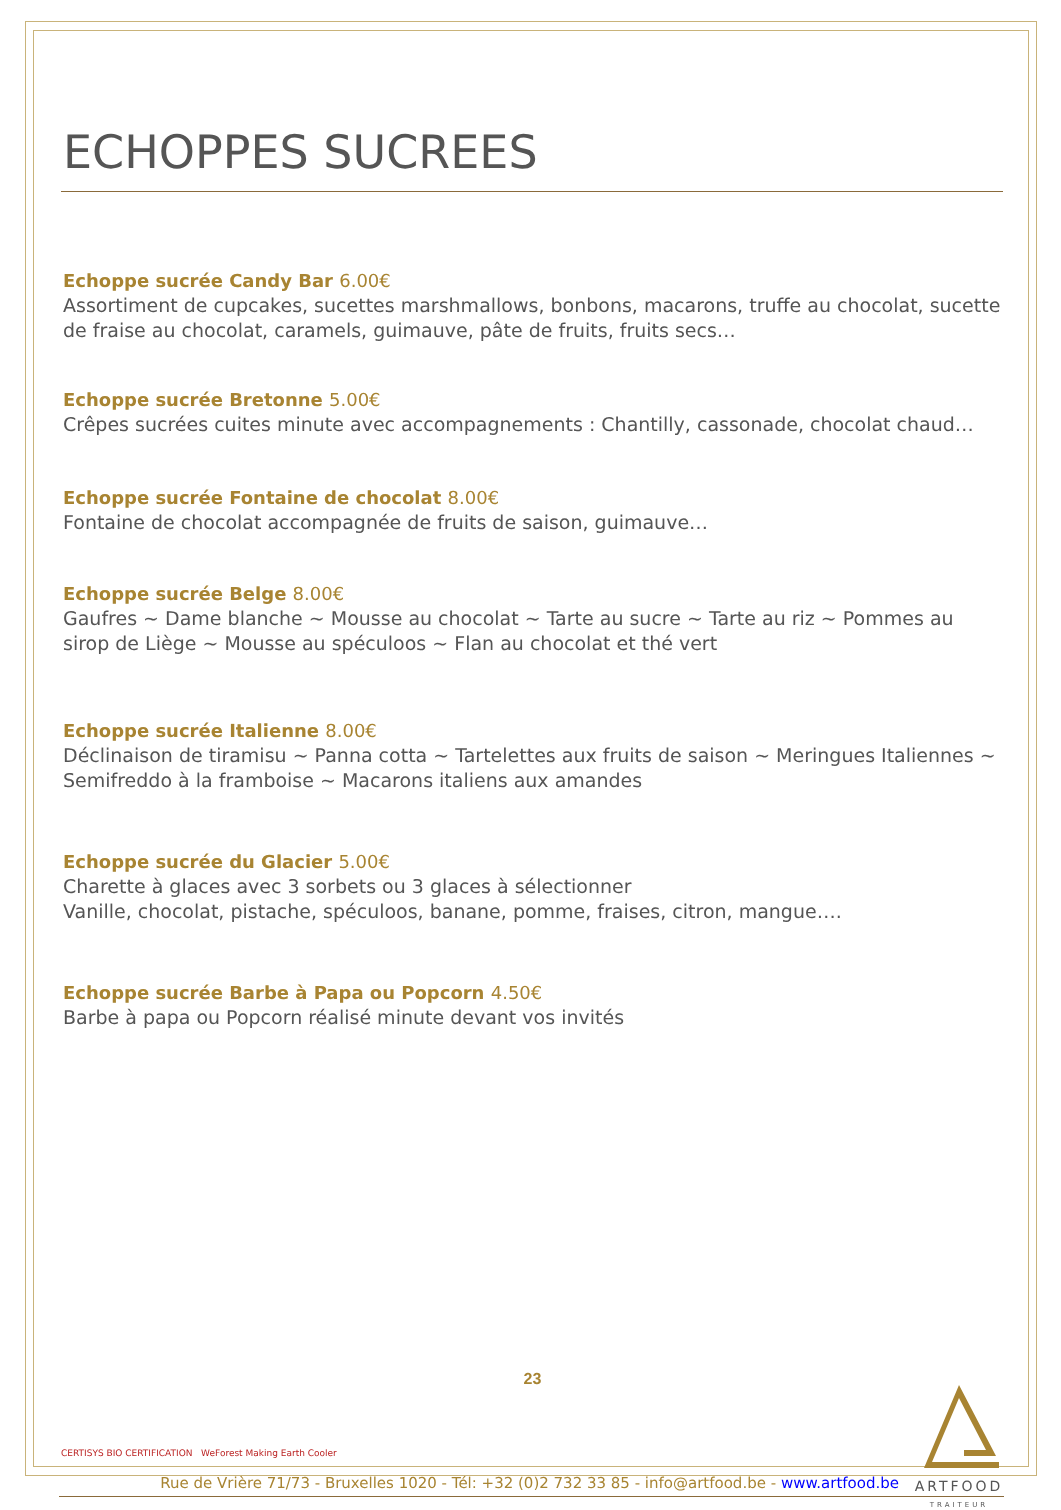ECHOPPES SUCREES
Echoppe sucrée Candy Bar 6.00€
Assortiment de cupcakes, sucettes marshmallows, bonbons, macarons, truffe au chocolat, sucette de fraise au chocolat, caramels, guimauve, pâte de fruits, fruits secs…
Echoppe sucrée Bretonne 5.00€
Crêpes sucrées cuites minute avec accompagnements : Chantilly, cassonade, chocolat chaud…
Echoppe sucrée Fontaine de chocolat 8.00€
Fontaine de chocolat accompagnée de fruits de saison, guimauve…
Echoppe sucrée Belge 8.00€
Gaufres ~ Dame blanche ~ Mousse au chocolat ~ Tarte au sucre ~ Tarte au riz ~ Pommes au sirop de Liège ~ Mousse au spéculoos ~ Flan au chocolat et thé vert
Echoppe sucrée Italienne 8.00€
Déclinaison de tiramisu ~ Panna cotta ~ Tartelettes aux fruits de saison ~ Meringues Italiennes ~ Semifreddo à la framboise ~ Macarons italiens aux amandes
Echoppe sucrée du Glacier 5.00€
Charette à glaces avec 3 sorbets ou 3 glaces à sélectionner
Vanille, chocolat, pistache, spéculoos, banane, pomme, fraises, citron, mangue….
Echoppe sucrée Barbe à Papa ou Popcorn 4.50€
Barbe à papa ou Popcorn réalisé minute devant vos invités
23
CERTISYS BIO CERTIFICATION WeForest Making Earth Cooler
ARTFOOD
TRAITEUR
Rue de Vrière 71/73 - Bruxelles 1020 - Tél: +32 (0)2 732 33 85 - info@artfood.be - www.artfood.be